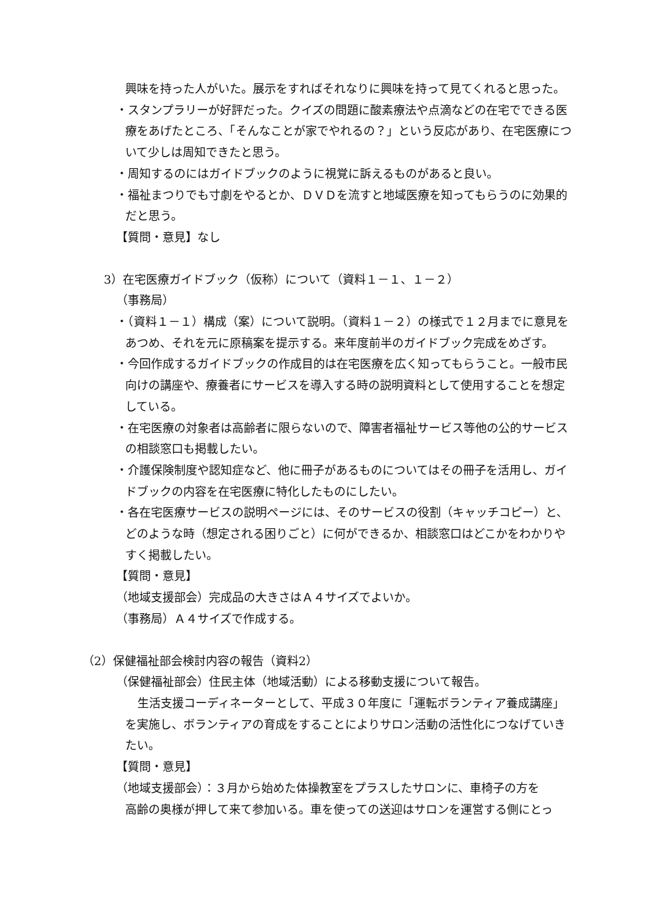興味を持った人がいた。展示をすればそれなりに興味を持って見てくれると思った。
・スタンプラリーが好評だった。クイズの問題に酸素療法や点滴などの在宅でできる医療をあげたところ、「そんなことが家でやれるの？」という反応があり、在宅医療について少しは周知できたと思う。
・周知するのにはガイドブックのように視覚に訴えるものがあると良い。
・福祉まつりでも寸劇をやるとか、ＤＶＤを流すと地域医療を知ってもらうのに効果的だと思う。
【質問・意見】なし
3）在宅医療ガイドブック（仮称）について（資料１－１、１－２）
（事務局）
・（資料１－１）構成（案）について説明。（資料１－２）の様式で１２月までに意見をあつめ、それを元に原稿案を提示する。来年度前半のガイドブック完成をめざす。
・今回作成するガイドブックの作成目的は在宅医療を広く知ってもらうこと。一般市民向けの講座や、療養者にサービスを導入する時の説明資料として使用することを想定している。
・在宅医療の対象者は高齢者に限らないので、障害者福祉サービス等他の公的サービスの相談窓口も掲載したい。
・介護保険制度や認知症など、他に冊子があるものについてはその冊子を活用し、ガイドブックの内容を在宅医療に特化したものにしたい。
・各在宅医療サービスの説明ページには、そのサービスの役割（キャッチコピー）と、どのような時（想定される困りごと）に何ができるか、相談窓口はどこかをわかりやすく掲載したい。
【質問・意見】
（地域支援部会）完成品の大きさはＡ４サイズでよいか。
（事務局）Ａ４サイズで作成する。
（2）保健福祉部会検討内容の報告（資料2）
（保健福祉部会）住民主体（地域活動）による移動支援について報告。
生活支援コーディネーターとして、平成３０年度に「運転ボランティア養成講座」を実施し、ボランティアの育成をすることによりサロン活動の活性化につなげていきたい。
【質問・意見】
（地域支援部会）：３月から始めた体操教室をプラスしたサロンに、車椅子の方を
高齢の奥様が押して来て参加いる。車を使っての送迎はサロンを運営する側にとっ